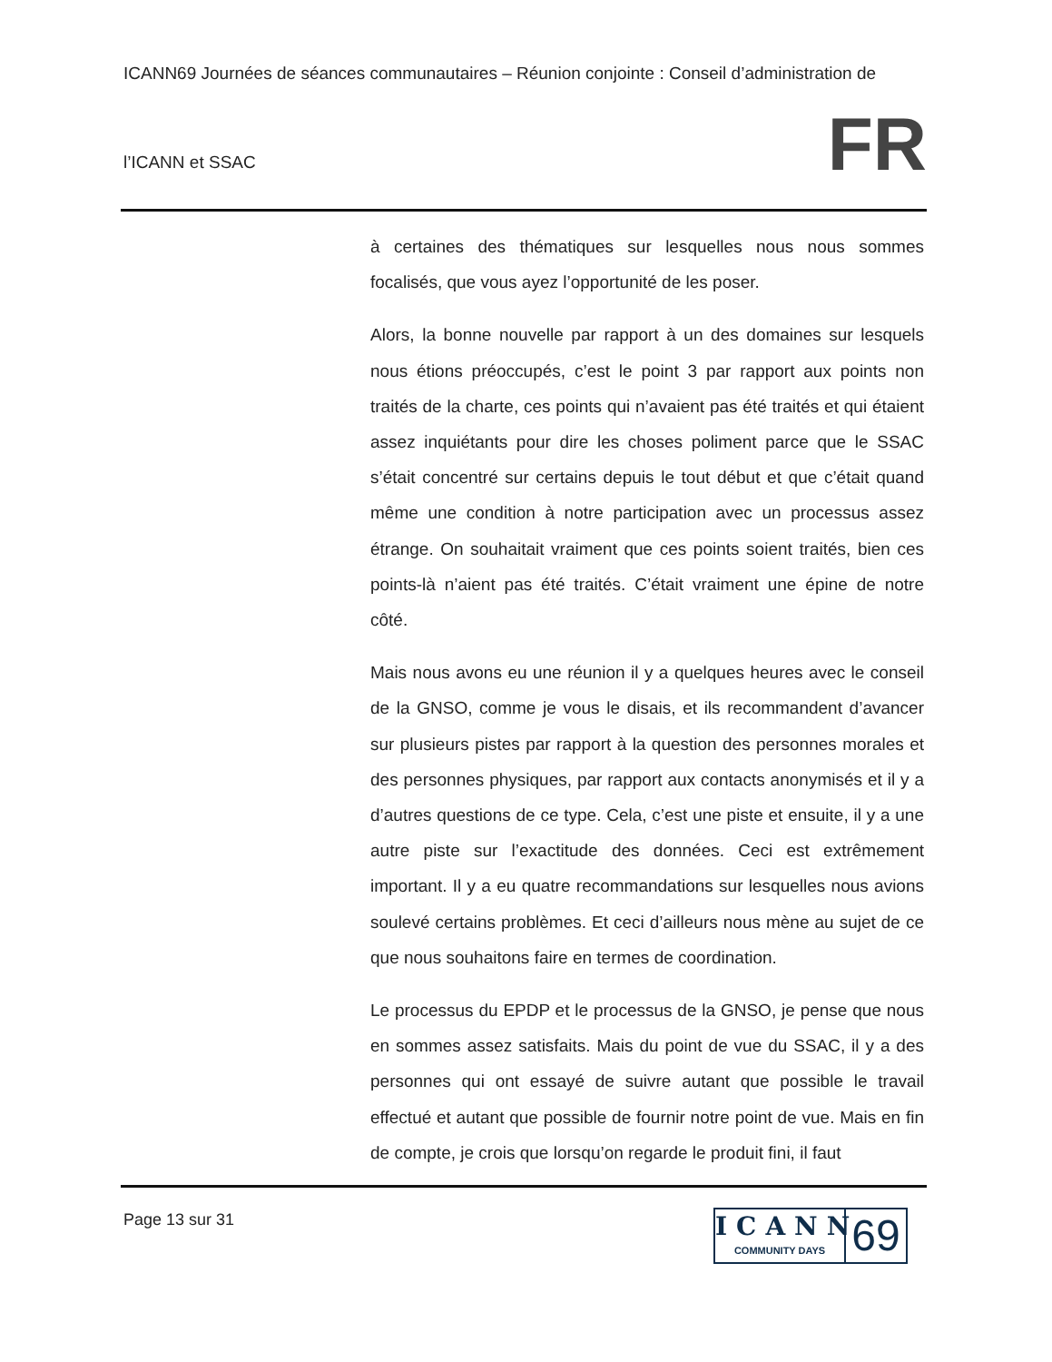ICANN69 Journées de séances communautaires – Réunion conjointe : Conseil d’administration de
FR l’ICANN et SSAC
à certaines des thématiques sur lesquelles nous nous sommes focalisés, que vous ayez l’opportunité de les poser.
Alors, la bonne nouvelle par rapport à un des domaines sur lesquels nous étions préoccupés, c’est le point 3 par rapport aux points non traités de la charte, ces points qui n’avaient pas été traités et qui étaient assez inquiétants pour dire les choses poliment parce que le SSAC s’était concentré sur certains depuis le tout début et que c’était quand même une condition à notre participation avec un processus assez étrange. On souhaitait vraiment que ces points soient traités, bien ces points-là n’aient pas été traités. C’était vraiment une épine de notre côté.
Mais nous avons eu une réunion il y a quelques heures avec le conseil de la GNSO, comme je vous le disais, et ils recommandent d’avancer sur plusieurs pistes par rapport à la question des personnes morales et des personnes physiques, par rapport aux contacts anonymisés et il y a d’autres questions de ce type. Cela, c’est une piste et ensuite, il y a une autre piste sur l’exactitude des données. Ceci est extrêmement important. Il y a eu quatre recommandations sur lesquelles nous avions soulevé certains problèmes. Et ceci d’ailleurs nous mène au sujet de ce que nous souhaitons faire en termes de coordination.
Le processus du EPDP et le processus de la GNSO, je pense que nous en sommes assez satisfaits. Mais du point de vue du SSAC, il y a des personnes qui ont essayé de suivre autant que possible le travail effectué et autant que possible de fournir notre point de vue. Mais en fin de compte, je crois que lorsqu’on regarde le produit fini, il faut
Page 13 sur 31
ICANN
COMMUNITY DAYS
69